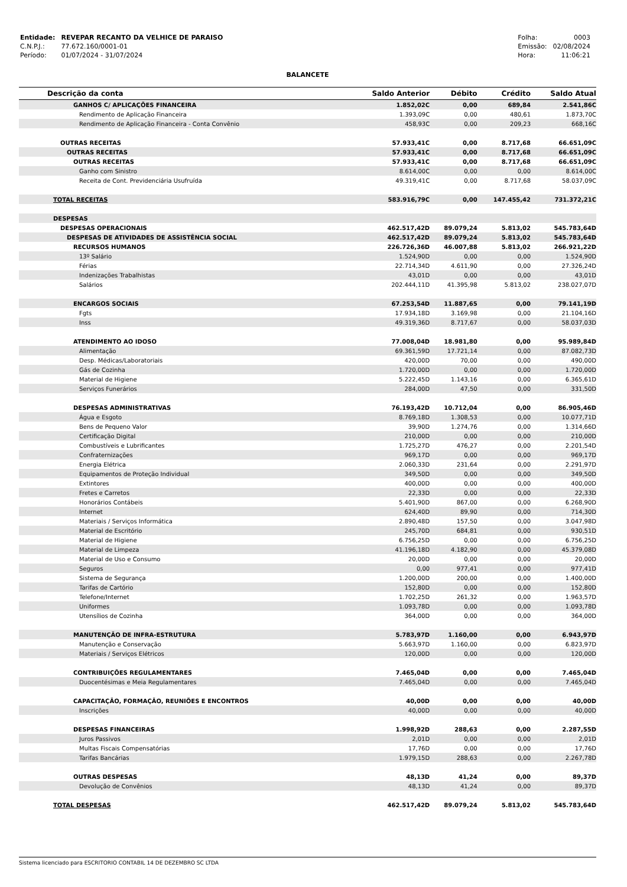| Entidade: | REVEPAR RECANTO DA VELHICE DE PARAISO |
| C.N.P.J.: | 77.672.160/0001-01 |
| Período: | 01/07/2024 - 31/07/2024 |
| Folha: | 0003 |
| Emissão: | 02/08/2024 |
| Hora: | 11:06:21 |
BALANCETE
| Descrição da conta | Saldo Anterior | Débito | Crédito | Saldo Atual |
| --- | --- | --- | --- | --- |
| GANHOS C/ APLICAÇÕES FINANCEIRA | 1.852,02C | 0,00 | 689,84 | 2.541,86C |
| Rendimento de Aplicação Financeira | 1.393,09C | 0,00 | 480,61 | 1.873,70C |
| Rendimento de Aplicação Financeira - Conta Convênio | 458,93C | 0,00 | 209,23 | 668,16C |
| OUTRAS RECEITAS | 57.933,41C | 0,00 | 8.717,68 | 66.651,09C |
| OUTRAS RECEITAS | 57.933,41C | 0,00 | 8.717,68 | 66.651,09C |
| OUTRAS RECEITAS | 57.933,41C | 0,00 | 8.717,68 | 66.651,09C |
| Ganho com Sinistro | 8.614,00C | 0,00 | 0,00 | 8.614,00C |
| Receita de Cont. Previdenciária Usufruída | 49.319,41C | 0,00 | 8.717,68 | 58.037,09C |
| TOTAL RECEITAS | 583.916,79C | 0,00 | 147.455,42 | 731.372,21C |
| DESPESAS | | | | |
| DESPESAS OPERACIONAIS | 462.517,42D | 89.079,24 | 5.813,02 | 545.783,64D |
| DESPESAS DE ATIVIDADES DE ASSISTÊNCIA SOCIAL | 462.517,42D | 89.079,24 | 5.813,02 | 545.783,64D |
| RECURSOS HUMANOS | 226.726,36D | 46.007,88 | 5.813,02 | 266.921,22D |
| 13º Salário | 1.524,90D | 0,00 | 0,00 | 1.524,90D |
| Férias | 22.714,34D | 4.611,90 | 0,00 | 27.326,24D |
| Indenizações Trabalhistas | 43,01D | 0,00 | 0,00 | 43,01D |
| Salários | 202.444,11D | 41.395,98 | 5.813,02 | 238.027,07D |
| ENCARGOS SOCIAIS | 67.253,54D | 11.887,65 | 0,00 | 79.141,19D |
| Fgts | 17.934,18D | 3.169,98 | 0,00 | 21.104,16D |
| Inss | 49.319,36D | 8.717,67 | 0,00 | 58.037,03D |
| ATENDIMENTO AO IDOSO | 77.008,04D | 18.981,80 | 0,00 | 95.989,84D |
| Alimentação | 69.361,59D | 17.721,14 | 0,00 | 87.082,73D |
| Desp. Médicas/Laboratoriais | 420,00D | 70,00 | 0,00 | 490,00D |
| Gás de Cozinha | 1.720,00D | 0,00 | 0,00 | 1.720,00D |
| Material de Higiene | 5.222,45D | 1.143,16 | 0,00 | 6.365,61D |
| Serviços Funerários | 284,00D | 47,50 | 0,00 | 331,50D |
| DESPESAS ADMINISTRATIVAS | 76.193,42D | 10.712,04 | 0,00 | 86.905,46D |
| Água e Esgoto | 8.769,18D | 1.308,53 | 0,00 | 10.077,71D |
| Bens de Pequeno Valor | 39,90D | 1.274,76 | 0,00 | 1.314,66D |
| Certificação Digital | 210,00D | 0,00 | 0,00 | 210,00D |
| Combustíveis e Lubrificantes | 1.725,27D | 476,27 | 0,00 | 2.201,54D |
| Confraternizações | 969,17D | 0,00 | 0,00 | 969,17D |
| Energia Elétrica | 2.060,33D | 231,64 | 0,00 | 2.291,97D |
| Equipamentos de Proteção Individual | 349,50D | 0,00 | 0,00 | 349,50D |
| Extintores | 400,00D | 0,00 | 0,00 | 400,00D |
| Fretes e Carretos | 22,33D | 0,00 | 0,00 | 22,33D |
| Honorários Contábeis | 5.401,90D | 867,00 | 0,00 | 6.268,90D |
| Internet | 624,40D | 89,90 | 0,00 | 714,30D |
| Materiais / Serviços Informática | 2.890,48D | 157,50 | 0,00 | 3.047,98D |
| Material de Escritório | 245,70D | 684,81 | 0,00 | 930,51D |
| Material de Higiene | 6.756,25D | 0,00 | 0,00 | 6.756,25D |
| Material de Limpeza | 41.196,18D | 4.182,90 | 0,00 | 45.379,08D |
| Material de Uso e Consumo | 20,00D | 0,00 | 0,00 | 20,00D |
| Seguros | 0,00 | 977,41 | 0,00 | 977,41D |
| Sistema de Segurança | 1.200,00D | 200,00 | 0,00 | 1.400,00D |
| Tarifas de Cartório | 152,80D | 0,00 | 0,00 | 152,80D |
| Telefone/Internet | 1.702,25D | 261,32 | 0,00 | 1.963,57D |
| Uniformes | 1.093,78D | 0,00 | 0,00 | 1.093,78D |
| Utensílios de Cozinha | 364,00D | 0,00 | 0,00 | 364,00D |
| MANUTENÇÃO DE INFRA-ESTRUTURA | 5.783,97D | 1.160,00 | 0,00 | 6.943,97D |
| Manutenção e Conservação | 5.663,97D | 1.160,00 | 0,00 | 6.823,97D |
| Materiais / Serviços Elétricos | 120,00D | 0,00 | 0,00 | 120,00D |
| CONTRIBUIÇÕES REGULAMENTARES | 7.465,04D | 0,00 | 0,00 | 7.465,04D |
| Duocentésimas e Meia Regulamentares | 7.465,04D | 0,00 | 0,00 | 7.465,04D |
| CAPACITAÇÃO, FORMAÇÃO, REUNIÕES E ENCONTROS | 40,00D | 0,00 | 0,00 | 40,00D |
| Inscrições | 40,00D | 0,00 | 0,00 | 40,00D |
| DESPESAS FINANCEIRAS | 1.998,92D | 288,63 | 0,00 | 2.287,55D |
| Juros Passivos | 2,01D | 0,00 | 0,00 | 2,01D |
| Multas Fiscais Compensatórias | 17,76D | 0,00 | 0,00 | 17,76D |
| Tarifas Bancárias | 1.979,15D | 288,63 | 0,00 | 2.267,78D |
| OUTRAS DESPESAS | 48,13D | 41,24 | 0,00 | 89,37D |
| Devolução de Convênios | 48,13D | 41,24 | 0,00 | 89,37D |
| TOTAL DESPESAS | 462.517,42D | 89.079,24 | 5.813,02 | 545.783,64D |
Sistema licenciado para ESCRITORIO CONTABIL 14 DE DEZEMBRO SC LTDA